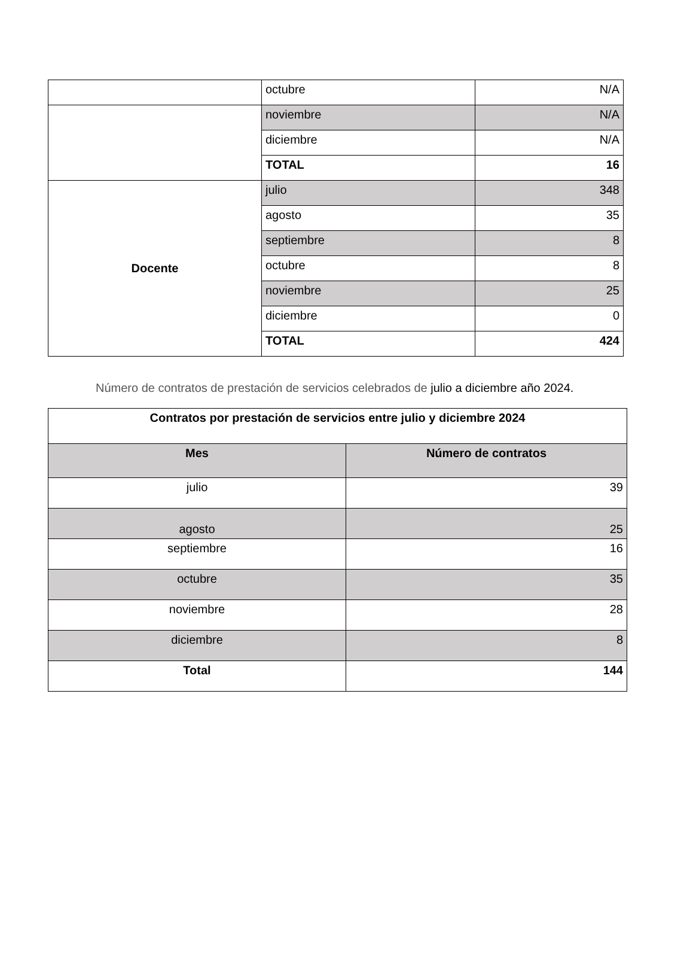| | octubre | N/A |
| | noviembre | N/A |
| | diciembre | N/A |
| | TOTAL | 16 |
| Docente | julio | 348 |
| | agosto | 35 |
| | septiembre | 8 |
| | octubre | 8 |
| | noviembre | 25 |
| | diciembre | 0 |
| | TOTAL | 424 |
Número de contratos de prestación de servicios celebrados de julio a diciembre año 2024.
| Contratos por prestación de servicios entre julio y diciembre 2024 | |
| --- | --- |
| Mes | Número de contratos |
| julio | 39 |
| agosto | 25 |
| septiembre | 16 |
| octubre | 35 |
| noviembre | 28 |
| diciembre | 8 |
| Total | 144 |